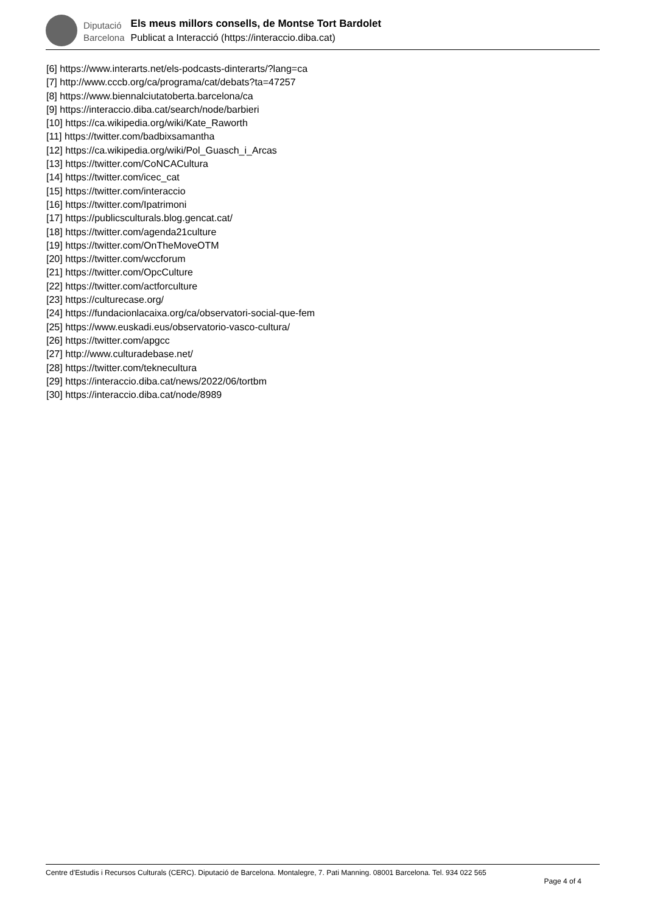Diputació
Barcelona
Els meus millors consells, de Montse Tort Bardolet
Publicat a Interacció (https://interaccio.diba.cat)
[6] https://www.interarts.net/els-podcasts-dinterarts/?lang=ca
[7] http://www.cccb.org/ca/programa/cat/debats?ta=47257
[8] https://www.biennalciutatoberta.barcelona/ca
[9] https://interaccio.diba.cat/search/node/barbieri
[10] https://ca.wikipedia.org/wiki/Kate_Raworth
[11] https://twitter.com/badbixsamantha
[12] https://ca.wikipedia.org/wiki/Pol_Guasch_i_Arcas
[13] https://twitter.com/CoNCACultura
[14] https://twitter.com/icec_cat
[15] https://twitter.com/interaccio
[16] https://twitter.com/Ipatrimoni
[17] https://publicsculturals.blog.gencat.cat/
[18] https://twitter.com/agenda21culture
[19] https://twitter.com/OnTheMoveOTM
[20] https://twitter.com/wccforum
[21] https://twitter.com/OpcCulture
[22] https://twitter.com/actforculture
[23] https://culturecase.org/
[24] https://fundacionlacaixa.org/ca/observatori-social-que-fem
[25] https://www.euskadi.eus/observatorio-vasco-cultura/
[26] https://twitter.com/apgcc
[27] http://www.culturadebase.net/
[28] https://twitter.com/teknecultura
[29] https://interaccio.diba.cat/news/2022/06/tortbm
[30] https://interaccio.diba.cat/node/8989
Centre d'Estudis i Recursos Culturals (CERC). Diputació de Barcelona. Montalegre, 7. Pati Manning. 08001 Barcelona. Tel. 934 022 565
Page 4 of 4